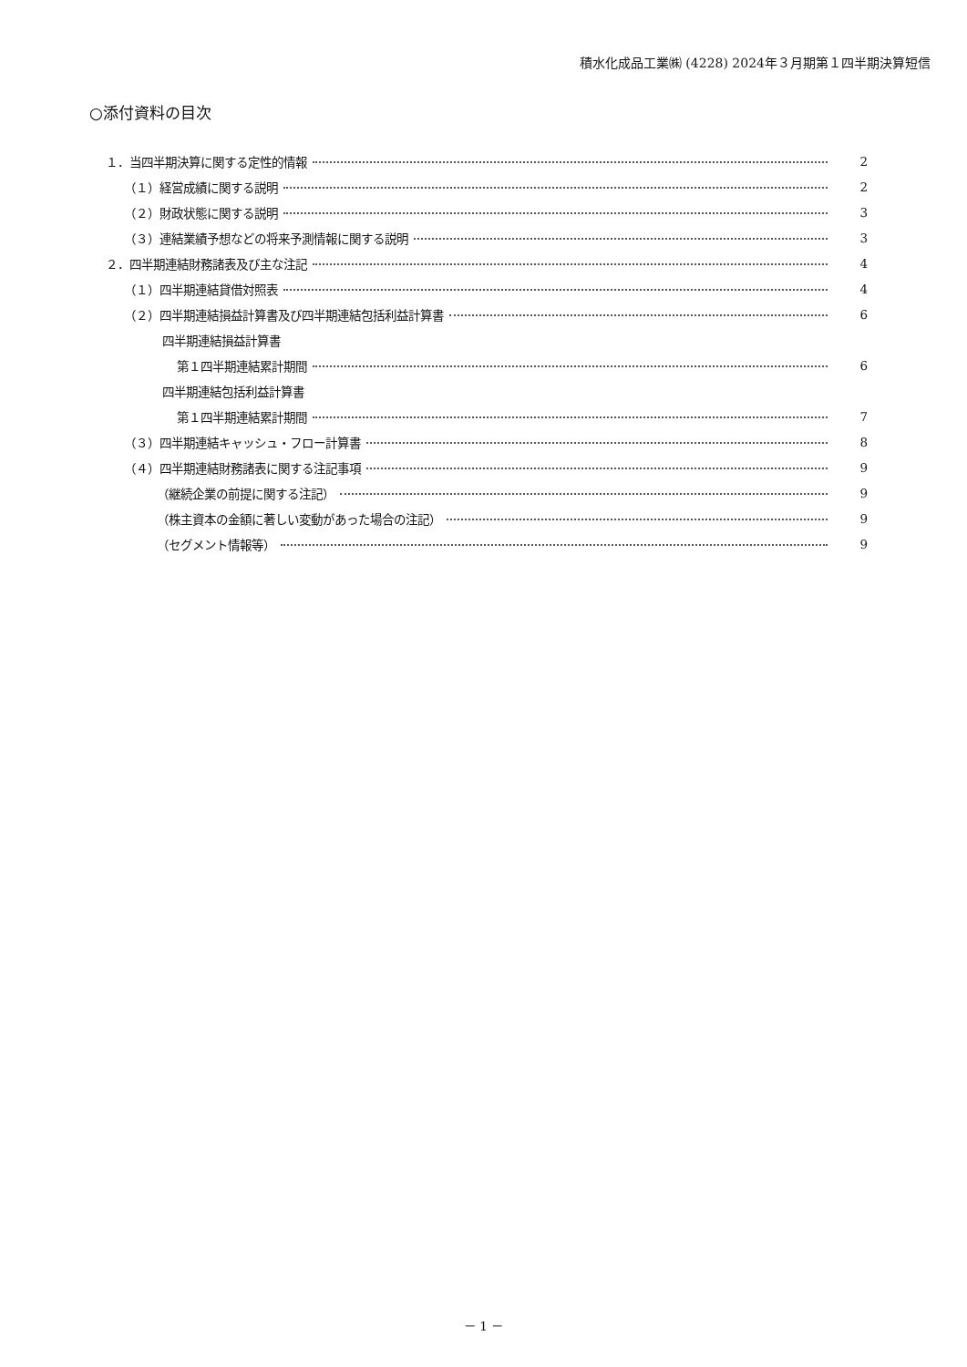積水化成品工業㈱ (4228) 2024年３月期第１四半期決算短信
○添付資料の目次
１．当四半期決算に関する定性的情報 2
（１）経営成績に関する説明 2
（２）財政状態に関する説明 3
（３）連結業績予想などの将来予測情報に関する説明 3
２．四半期連結財務諸表及び主な注記 4
（１）四半期連結貸借対照表 4
（２）四半期連結損益計算書及び四半期連結包括利益計算書 6
四半期連結損益計算書
第１四半期連結累計期間 6
四半期連結包括利益計算書
第１四半期連結累計期間 7
（３）四半期連結キャッシュ・フロー計算書 8
（４）四半期連結財務諸表に関する注記事項 9
（継続企業の前提に関する注記） 9
（株主資本の金額に著しい変動があった場合の注記） 9
（セグメント情報等） 9
－ 1 －